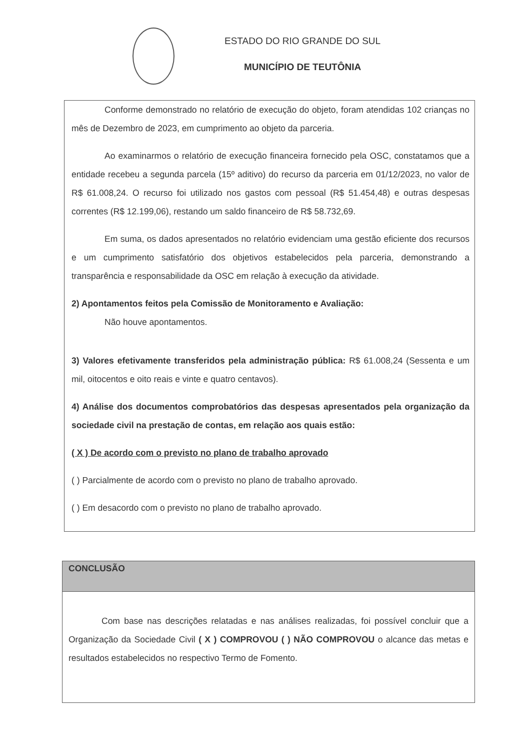ESTADO DO RIO GRANDE DO SUL
MUNICÍPIO DE TEUTÔNIA
Conforme demonstrado no relatório de execução do objeto, foram atendidas 102 crianças no mês de Dezembro de 2023, em cumprimento ao objeto da parceria.
Ao examinarmos o relatório de execução financeira fornecido pela OSC, constatamos que a entidade recebeu a segunda parcela (15º aditivo) do recurso da parceria em 01/12/2023, no valor de R$ 61.008,24. O recurso foi utilizado nos gastos com pessoal (R$ 51.454,48) e outras despesas correntes (R$ 12.199,06), restando um saldo financeiro de R$ 58.732,69.
Em suma, os dados apresentados no relatório evidenciam uma gestão eficiente dos recursos e um cumprimento satisfatório dos objetivos estabelecidos pela parceria, demonstrando a transparência e responsabilidade da OSC em relação à execução da atividade.
2) Apontamentos feitos pela Comissão de Monitoramento e Avaliação:
Não houve apontamentos.
3) Valores efetivamente transferidos pela administração pública: R$ 61.008,24 (Sessenta e um mil, oitocentos e oito reais e vinte e quatro centavos).
4) Análise dos documentos comprobatórios das despesas apresentados pela organização da sociedade civil na prestação de contas, em relação aos quais estão:
( X ) De acordo com o previsto no plano de trabalho aprovado
( ) Parcialmente de acordo com o previsto no plano de trabalho aprovado.
( ) Em desacordo com o previsto no plano de trabalho aprovado.
CONCLUSÃO
Com base nas descrições relatadas e nas análises realizadas, foi possível concluir que a Organização da Sociedade Civil ( X ) COMPROVOU ( ) NÃO COMPROVOU o alcance das metas e resultados estabelecidos no respectivo Termo de Fomento.